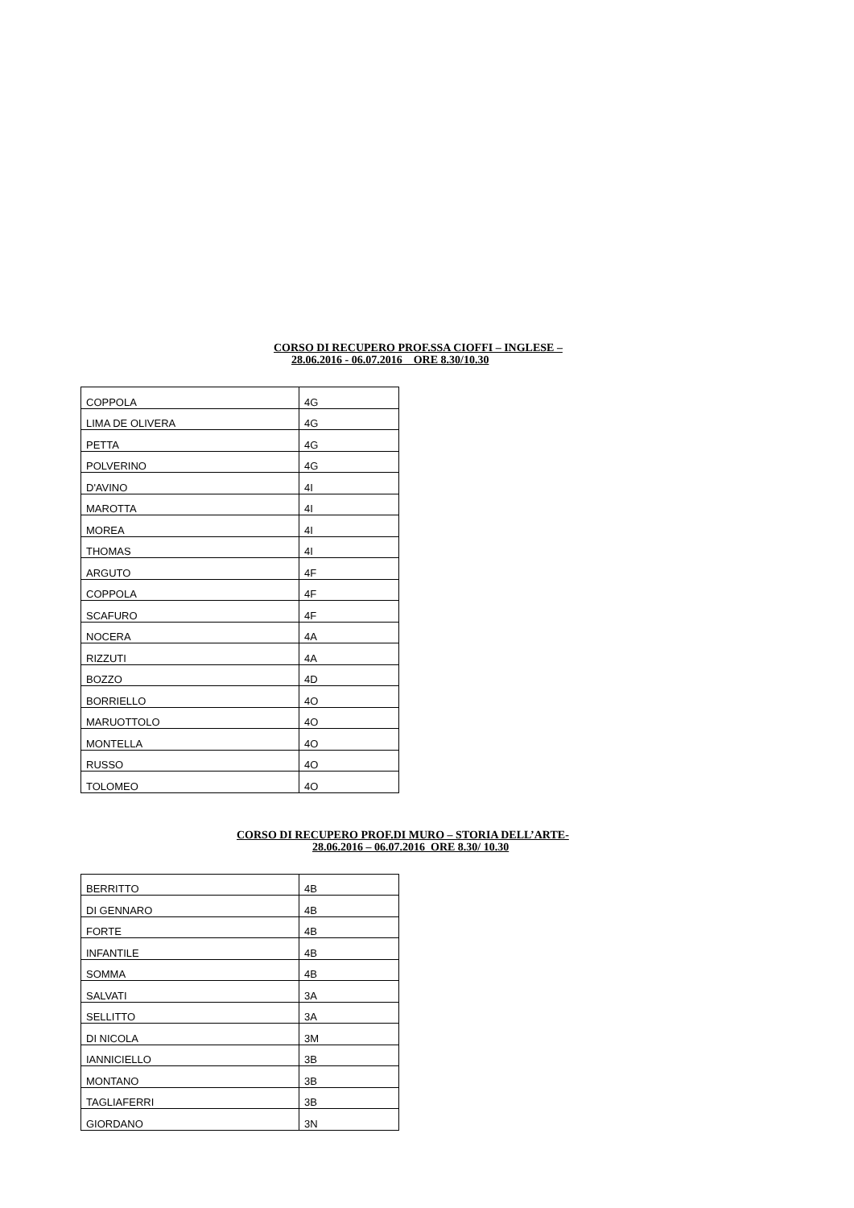CORSO DI RECUPERO PROF.SSA CIOFFI – INGLESE –
28.06.2016 - 06.07.2016 ORE 8.30/10.30
| COPPOLA | 4G |
| LIMA DE OLIVERA | 4G |
| PETTA | 4G |
| POLVERINO | 4G |
| D'AVINO | 4I |
| MAROTTA | 4I |
| MOREA | 4I |
| THOMAS | 4I |
| ARGUTO | 4F |
| COPPOLA | 4F |
| SCAFURO | 4F |
| NOCERA | 4A |
| RIZZUTI | 4A |
| BOZZO | 4D |
| BORRIELLO | 4O |
| MARUOTTOLO | 4O |
| MONTELLA | 4O |
| RUSSO | 4O |
| TOLOMEO | 4O |
CORSO DI RECUPERO PROF.DI MURO – STORIA DELL’ARTE-
28.06.2016 – 06.07.2016 ORE 8.30/ 10.30
| BERRITTO | 4B |
| DI GENNARO | 4B |
| FORTE | 4B |
| INFANTILE | 4B |
| SOMMA | 4B |
| SALVATI | 3A |
| SELLITTO | 3A |
| DI NICOLA | 3M |
| IANNICIELLO | 3B |
| MONTANO | 3B |
| TAGLIAFERRI | 3B |
| GIORDANO | 3N |